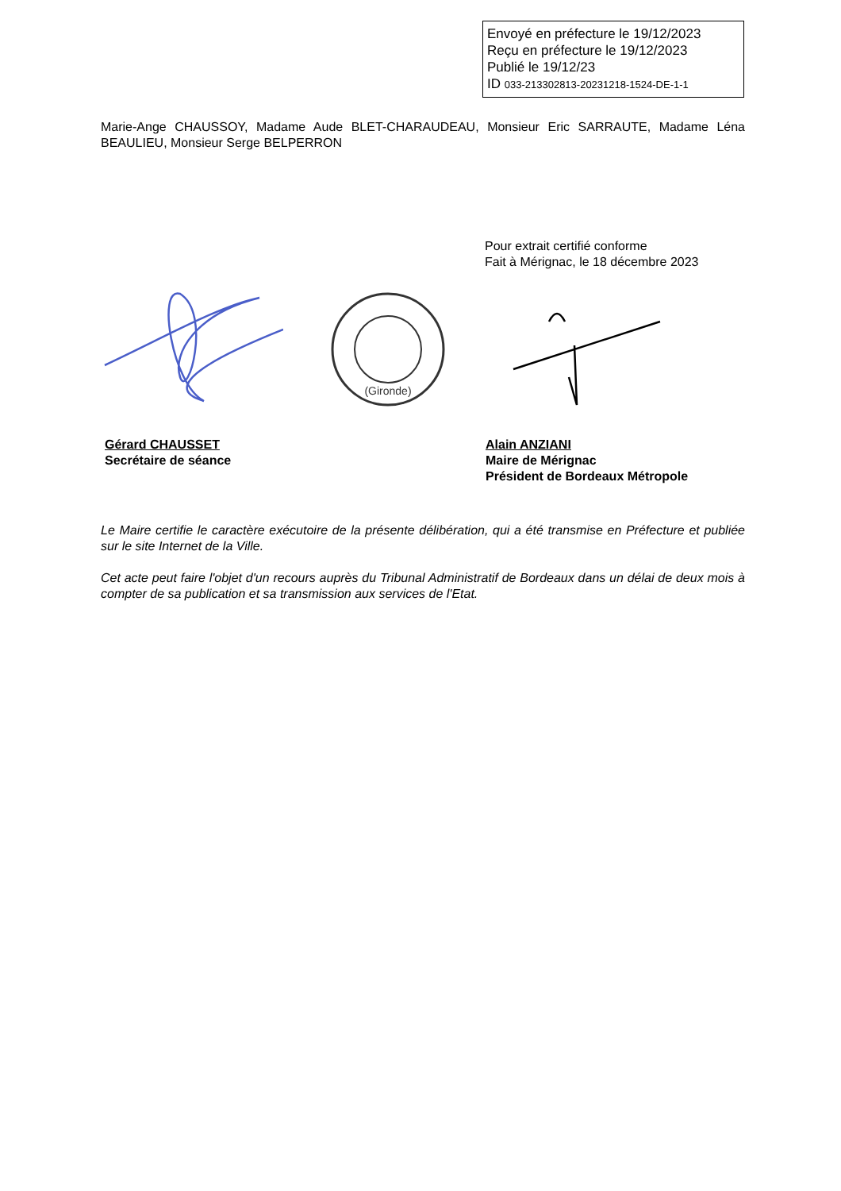Envoyé en préfecture le 19/12/2023
Reçu en préfecture le 19/12/2023
Publié le 19/12/23
ID 033-213302813-20231218-1524-DE-1-1
Marie-Ange CHAUSSOY, Madame Aude BLET-CHARAUDEAU, Monsieur Eric SARRAUTE, Madame Léna BEAULIEU, Monsieur Serge BELPERRON
Pour extrait certifié conforme
Fait à Mérignac, le 18 décembre 2023
(Gironde)
Gérard CHAUSSET
Secrétaire de séance
Alain ANZIANI
Maire de Mérignac
Président de Bordeaux Métropole
Le Maire certifie le caractère exécutoire de la présente délibération, qui a été transmise en Préfecture et publiée sur le site Internet de la Ville.
Cet acte peut faire l'objet d'un recours auprès du Tribunal Administratif de Bordeaux dans un délai de deux mois à compter de sa publication et sa transmission aux services de l'Etat.